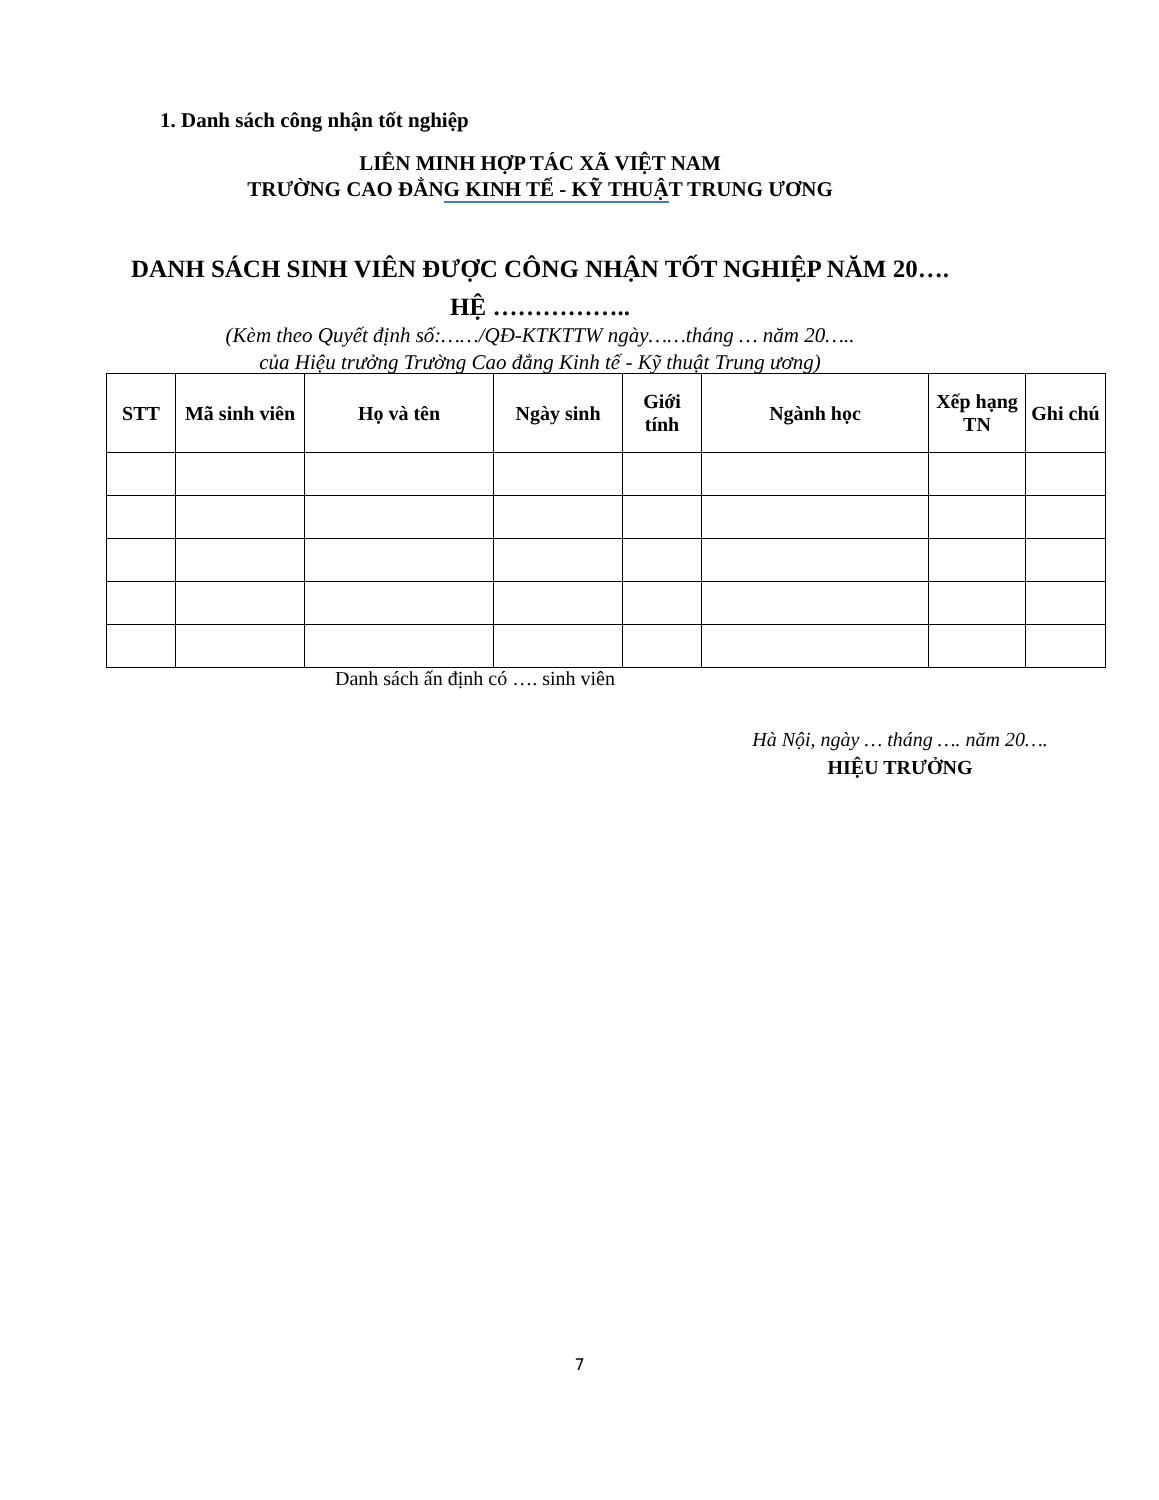1. Danh sách công nhận tốt nghiệp
LIÊN MINH HỢP TÁC XÃ VIỆT NAM
TRƯỜNG CAO ĐẲNG KINH TẾ - KỸ THUẬT TRUNG ƯƠNG
DANH SÁCH SINH VIÊN ĐƯỢC CÔNG NHẬN TỐT NGHIỆP NĂM 20….
HỆ ……………..
(Kèm theo Quyết định số:……/QĐ-KTKTTW ngày……tháng … năm 20…..
của Hiệu trưởng Trường Cao đẳng Kinh tế - Kỹ thuật Trung ương)
| STT | Mã sinh viên | Họ và tên | Ngày sinh | Giới tính | Ngành học | Xếp hạng TN | Ghi chú |
| --- | --- | --- | --- | --- | --- | --- | --- |
Danh sách ấn định có …. sinh viên
Hà Nội, ngày … tháng …. năm 20….
HIỆU TRƯỞNG
7